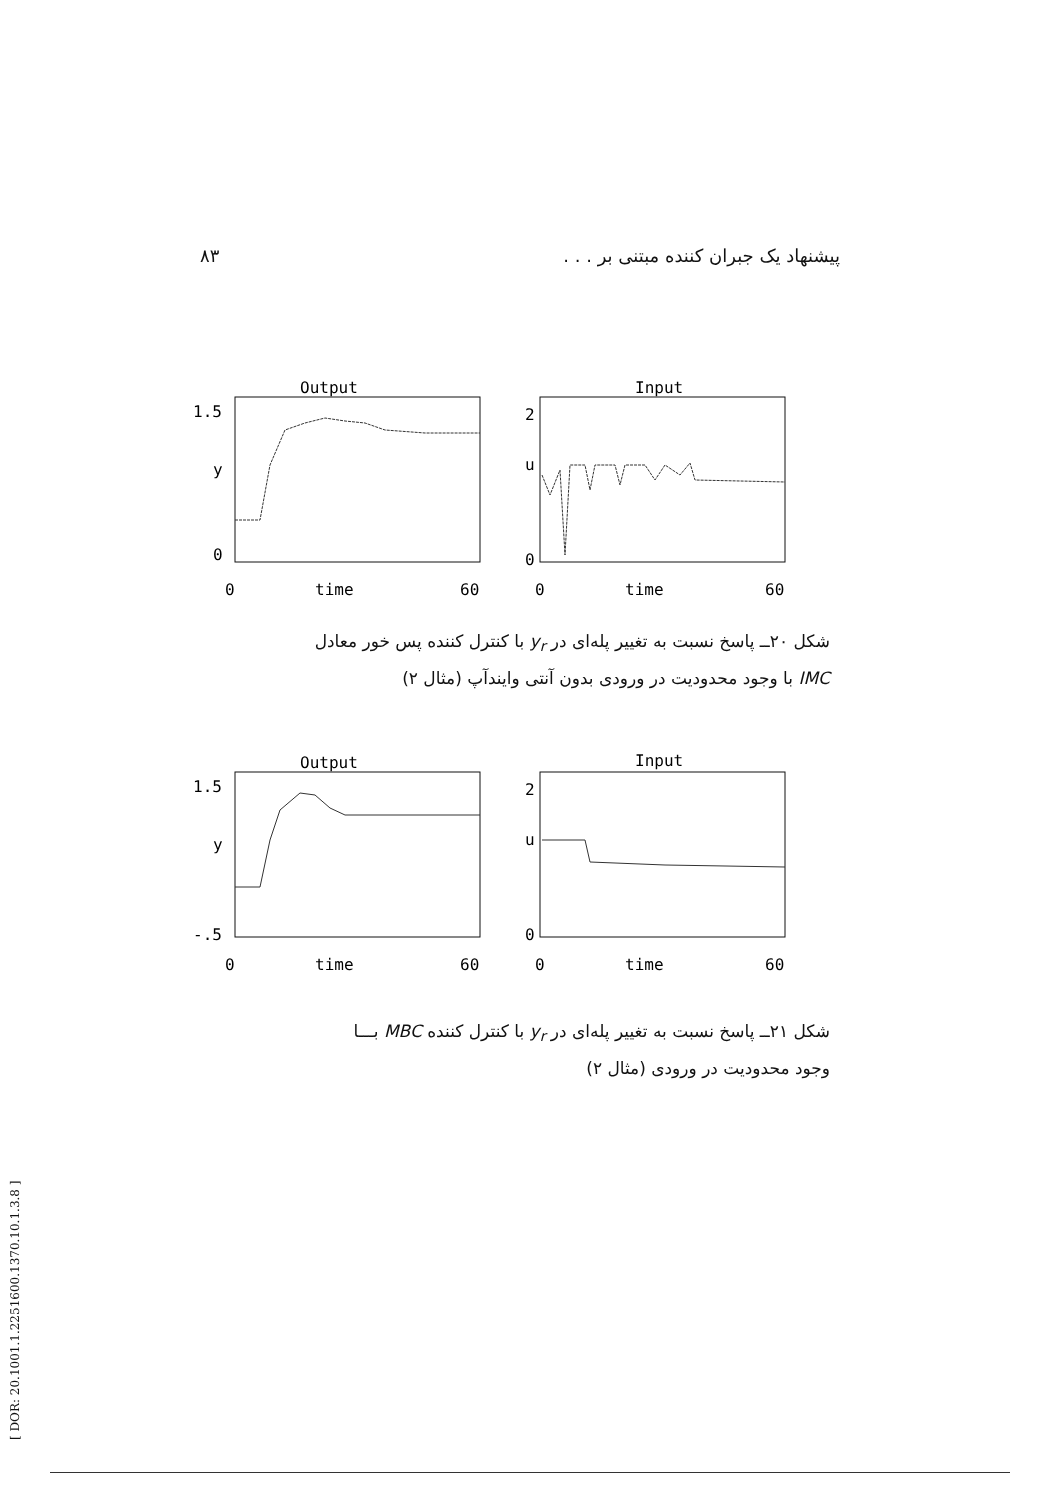۸۳ پیشنهاد یک جبران کننده مبتنی بر . . .
Output
Input
1.5
y
0
2
u
0
0
time
60
0
time
60
شکل ۲۰ــ پاسخ نسبت به تغییر پله‌ای در y<sub>r</sub> با کنترل کننده پس خور معادل
IMC با وجود محدودیت در ورودی بدون آنتی وایندآپ (مثال ۲)
Output
Input
1.5
y
-.5
2
u
0
0
time
60
0
time
60
شکل ۲۱ــ پاسخ نسبت به تغییر پله‌ای در y<sub>r</sub> با کنترل کننده MBC بـــا
وجود محدودیت در ورودی (مثال ۲)
[ DOR: 20.1001.1.2251600.1370.10.1.3.8 ]